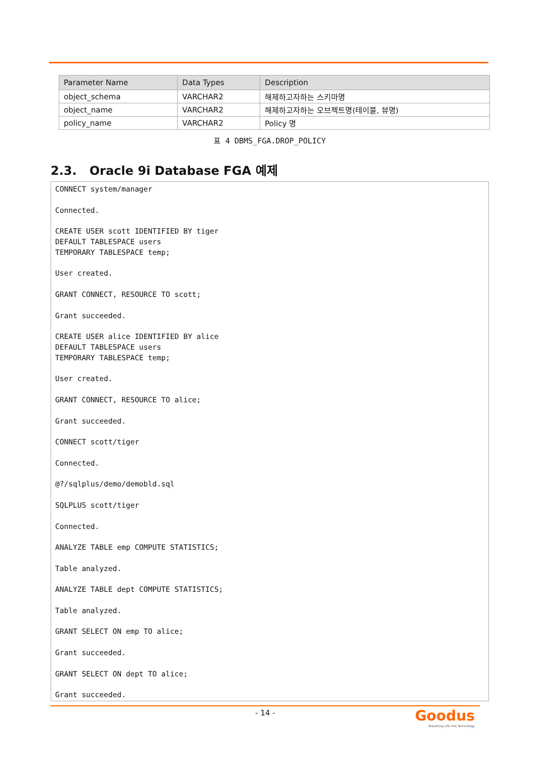| Parameter Name | Data Types | Description |
| --- | --- | --- |
| object_schema | VARCHAR2 | 해제하고자하는 스키마명 |
| object_name | VARCHAR2 | 해제하고자하는 오브젝트명(테이블, 뷰명) |
| policy_name | VARCHAR2 | Policy 명 |
표 4 DBMS_FGA.DROP_POLICY
2.3. Oracle 9i Database FGA 예제
CONNECT system/manager

Connected.

CREATE USER scott IDENTIFIED BY tiger
DEFAULT TABLESPACE users
TEMPORARY TABLESPACE temp;

User created.

GRANT CONNECT, RESOURCE TO scott;

Grant succeeded.

CREATE USER alice IDENTIFIED BY alice
DEFAULT TABLESPACE users
TEMPORARY TABLESPACE temp;

User created.

GRANT CONNECT, RESOURCE TO alice;

Grant succeeded.

CONNECT scott/tiger

Connected.

@?/sqlplus/demo/demobld.sql

SQLPLUS scott/tiger

Connected.

ANALYZE TABLE emp COMPUTE STATISTICS;

Table analyzed.

ANALYZE TABLE dept COMPUTE STATISTICS;

Table analyzed.

GRANT SELECT ON emp TO alice;

Grant succeeded.

GRANT SELECT ON dept TO alice;

Grant succeeded.
- 14 -
Goodus
Breathing Life into Technology